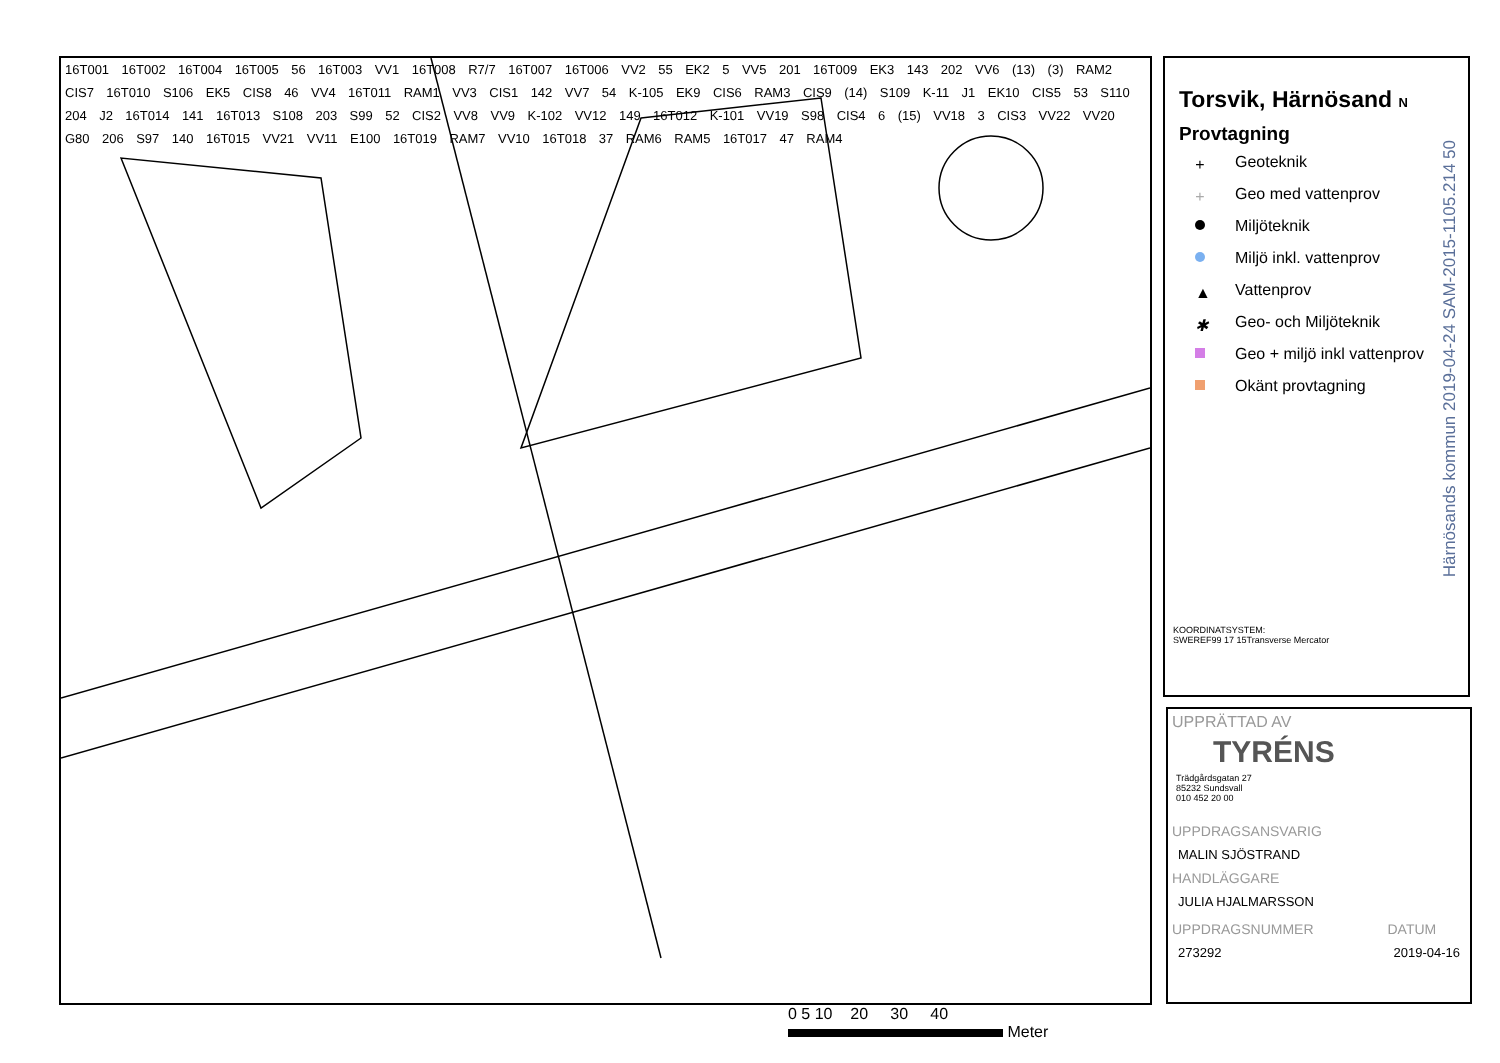16T001 16T002 16T004 16T005 56 16T003 VV1 16T008 R7/7 16T007 16T006 VV2 55 EK2 5 VV5 201 16T009 EK3 143 202 VV6 (13) (3) RAM2 CIS7 16T010 S106 EK5 CIS8 46 VV4 16T011 RAM1 VV3 CIS1 142 VV7 54 K-105 EK9 CIS6 RAM3 CIS9 (14) S109 K-11 J1 EK10 CIS5 53 S110 204 J2 16T014 141 16T013 S108 203 S99 52 CIS2 VV8 VV9 K-102 VV12 149 16T012 K-101 VV19 S98 CIS4 6 (15) VV18 3 CIS3 VV22 VV20 G80 206 S97 140 16T015 VV21 VV11 E100 16T019 RAM7 VV10 16T018 37 RAM6 RAM5 16T017 47 RAM4
Torsvik, Härnösand N
Provtagning
+ Geoteknik
+ Geo med vattenprov
Miljöteknik
Miljö inkl. vattenprov
▲ Vattenprov
✱ Geo- och Miljöteknik
Geo + miljö inkl vattenprov
Okänt provtagning
KOORDINATSYSTEM:
SWEREF99 17 15Transverse Mercator
Härnösands kommun 2019-04-24 SAM-2015-1105.214 50
UPPRÄTTAD AV
TYRÉNS
Trädgårdsgatan 27
85232 Sundsvall
010 452 20 00
UPPDRAGSANSVARIG
MALIN SJÖSTRAND
HANDLÄGGARE
JULIA HJALMARSSON
UPPDRAGSNUMMER
273292
DATUM
2019-04-16
0 5 10 20 30 40
Meter